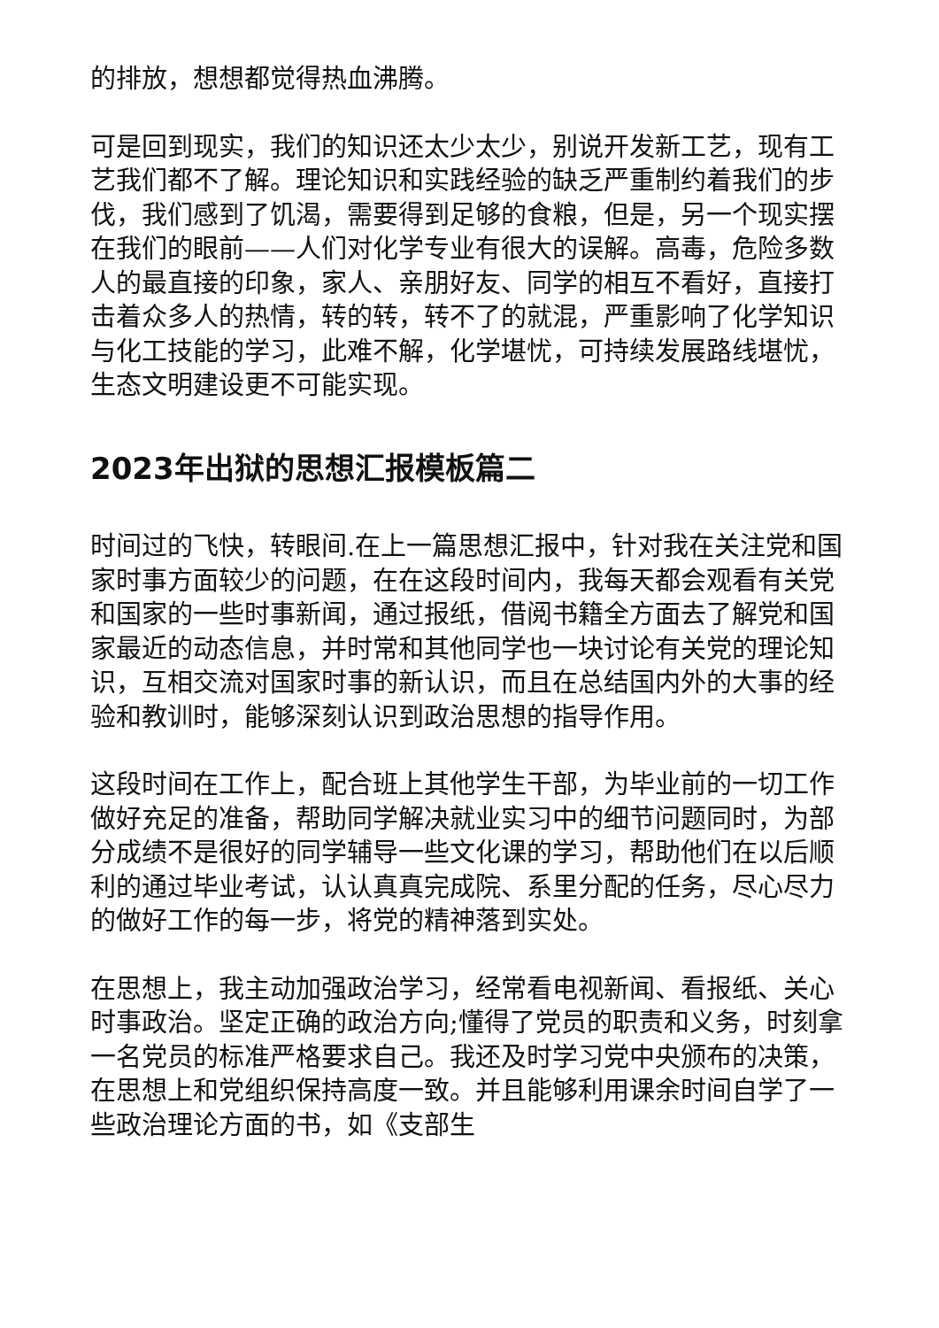的排放，想想都觉得热血沸腾。
可是回到现实，我们的知识还太少太少，别说开发新工艺，现有工艺我们都不了解。理论知识和实践经验的缺乏严重制约着我们的步伐，我们感到了饥渴，需要得到足够的食粮，但是，另一个现实摆在我们的眼前——人们对化学专业有很大的误解。高毒，危险多数人的最直接的印象，家人、亲朋好友、同学的相互不看好，直接打击着众多人的热情，转的转，转不了的就混，严重影响了化学知识与化工技能的学习，此难不解，化学堪忧，可持续发展路线堪忧，生态文明建设更不可能实现。
2023年出狱的思想汇报模板篇二
时间过的飞快，转眼间.在上一篇思想汇报中，针对我在关注党和国家时事方面较少的问题，在在这段时间内，我每天都会观看有关党和国家的一些时事新闻，通过报纸，借阅书籍全方面去了解党和国家最近的动态信息，并时常和其他同学也一块讨论有关党的理论知识，互相交流对国家时事的新认识，而且在总结国内外的大事的经验和教训时，能够深刻认识到政治思想的指导作用。
这段时间在工作上，配合班上其他学生干部，为毕业前的一切工作做好充足的准备，帮助同学解决就业实习中的细节问题同时，为部分成绩不是很好的同学辅导一些文化课的学习，帮助他们在以后顺利的通过毕业考试，认认真真完成院、系里分配的任务，尽心尽力的做好工作的每一步，将党的精神落到实处。
在思想上，我主动加强政治学习，经常看电视新闻、看报纸、关心时事政治。坚定正确的政治方向;懂得了党员的职责和义务，时刻拿一名党员的标准严格要求自己。我还及时学习党中央颁布的决策，在思想上和党组织保持高度一致。并且能够利用课余时间自学了一些政治理论方面的书，如《支部生